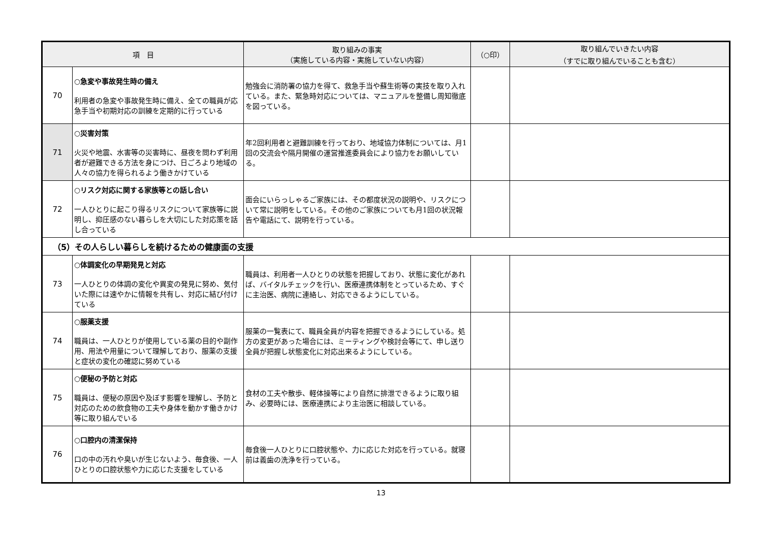| 項 目 | | 取り組みの事実 （実施している内容・実施していない内容） | （○印） | 取り組んでいきたい内容 （すでに取り組んでいることも含む） |
| --- | --- | --- | --- | --- |
| 70 | ○急変や事故発生時の備え 利用者の急変や事故発生時に備え、全ての職員が応急手当や初期対応の訓練を定期的に行っている | 勉強会に消防署の協力を得て、救急手当や蘇生術等の実技を取り入れている。また、緊急時対応については、マニュアルを整備し周知徹底を図っている。 | | |
| 71 | ○災害対策 火災や地震、水害等の災害時に、昼夜を問わず利用者が避難できる方法を身につけ、日ごろより地域の人々の協力を得られるよう働きかけている | 年2回利用者と避難訓練を行っており、地域協力体制については、月1回の交流会や隔月開催の運営推進委員会により協力をお願いしている。 | | |
| 72 | ○リスク対応に関する家族等との話し合い 一人ひとりに起こり得るリスクについて家族等に説明し、抑圧感のない暮らしを大切にした対応策を話し合っている | 面会にいらっしゃるご家族には、その都度状況の説明や、リスクについて常に説明をしている。その他のご家族についても月1回の状況報告や電話にて、説明を行っている。 | | |
| （5）その人らしい暮らしを続けるための健康面の支援 | | | | |
| 73 | ○体調変化の早期発見と対応 一人ひとりの体調の変化や異変の発見に努め、気付いた際には速やかに情報を共有し、対応に結び付けている | 職員は、利用者一人ひとりの状態を把握しており、状態に変化があれば、バイタルチェックを行い、医療連携体制をとっているため、すぐに主治医、病院に連絡し、対応できるようにしている。 | | |
| 74 | ○服薬支援 職員は、一人ひとりが使用している薬の目的や副作用、用法や用量について理解しており、服薬の支援と症状の変化の確認に努めている | 服薬の一覧表にて、職員全員が内容を把握できるようにしている。処方の変更があった場合には、ミーティングや検討会等にて、申し送り全員が把握し状態変化に対応出来るようにしている。 | | |
| 75 | ○便秘の予防と対応 職員は、便秘の原因や及ぼす影響を理解し、予防と対応のための飲食物の工夫や身体を動かす働きかけ等に取り組んでいる | 食材の工夫や散歩、軽体操等により自然に排泄できるように取り組み、必要時には、医療連携により主治医に相談している。 | | |
| 76 | ○口腔内の清潔保持 口の中の汚れや臭いが生じないよう、毎食後、一人ひとりの口腔状態や力に応じた支援をしている | 毎食後一人ひとりに口腔状態や、力に応じた対応を行っている。就寝前は義歯の洗浄を行っている。 | | |
13